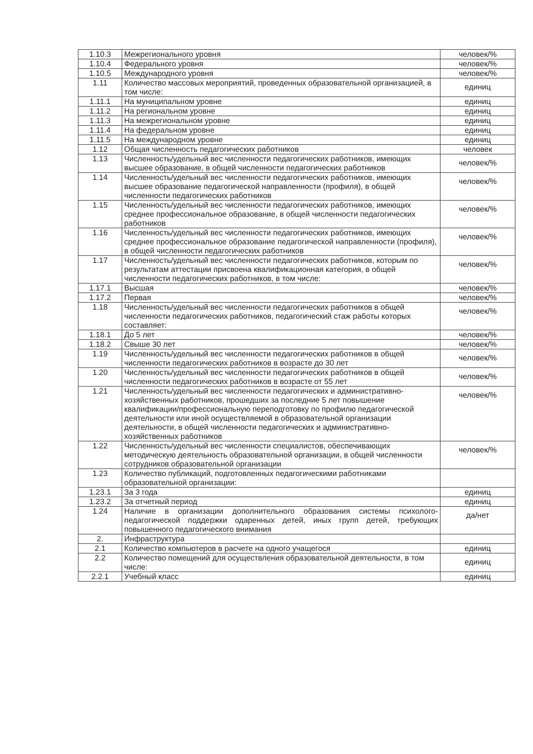| 1.10.3 | Межрегионального уровня | человек/% |
| 1.10.4 | Федерального уровня | человек/% |
| 1.10.5 | Международного уровня | человек/% |
| 1.11 | Количество массовых мероприятий, проведенных образовательной организацией, в том числе: | единиц |
| 1.11.1 | На муниципальном уровне | единиц |
| 1.11.2 | На региональном уровне | единиц |
| 1.11.3 | На межрегиональном уровне | единиц |
| 1.11.4 | На федеральном уровне | единиц |
| 1.11.5 | На международном уровне | единиц |
| 1.12 | Общая численность педагогических работников | человек |
| 1.13 | Численность/удельный вес численности педагогических работников, имеющих высшее образование, в общей численности педагогических работников | человек/% |
| 1.14 | Численность/удельный вес численности педагогических работников, имеющих высшее образование педагогической направленности (профиля), в общей численности педагогических работников | человек/% |
| 1.15 | Численность/удельный вес численности педагогических работников, имеющих среднее профессиональное образование, в общей численности педагогических работников | человек/% |
| 1.16 | Численность/удельный вес численности педагогических работников, имеющих среднее профессиональное образование педагогической направленности (профиля), в общей численности педагогических работников | человек/% |
| 1.17 | Численность/удельный вес численности педагогических работников, которым по результатам аттестации присвоена квалификационная категория, в общей численности педагогических работников, в том числе: | человек/% |
| 1.17.1 | Высшая | человек/% |
| 1.17.2 | Первая | человек/% |
| 1.18 | Численность/удельный вес численности педагогических работников в общей численности педагогических работников, педагогический стаж работы которых составляет: | человек/% |
| 1.18.1 | До 5 лет | человек/% |
| 1.18.2 | Свыше 30 лет | человек/% |
| 1.19 | Численность/удельный вес численности педагогических работников в общей численности педагогических работников в возрасте до 30 лет | человек/% |
| 1.20 | Численность/удельный вес численности педагогических работников в общей численности педагогических работников в возрасте от 55 лет | человек/% |
| 1.21 | Численность/удельный вес численности педагогических и административно-хозяйственных работников, прошедших за последние 5 лет повышение квалификации/профессиональную переподготовку по профилю педагогической деятельности или иной осуществляемой в образовательной организации деятельности, в общей численности педагогических и административно-хозяйственных работников | человек/% |
| 1.22 | Численность/удельный вес численности специалистов, обеспечивающих методическую деятельность образовательной организации, в общей численности сотрудников образовательной организации | человек/% |
| 1.23 | Количество публикаций, подготовленных педагогическими работниками образовательной организации: | |
| 1.23.1 | За 3 года | единиц |
| 1.23.2 | За отчетный период | единиц |
| 1.24 | Наличие в организации дополнительного образования системы психолого-педагогической поддержки одаренных детей, иных групп детей, требующих повышенного педагогического внимания | да/нет |
| 2. | Инфраструктура | |
| 2.1 | Количество компьютеров в расчете на одного учащегося | единиц |
| 2.2 | Количество помещений для осуществления образовательной деятельности, в том числе: | единиц |
| 2.2.1 | Учебный класс | единиц |